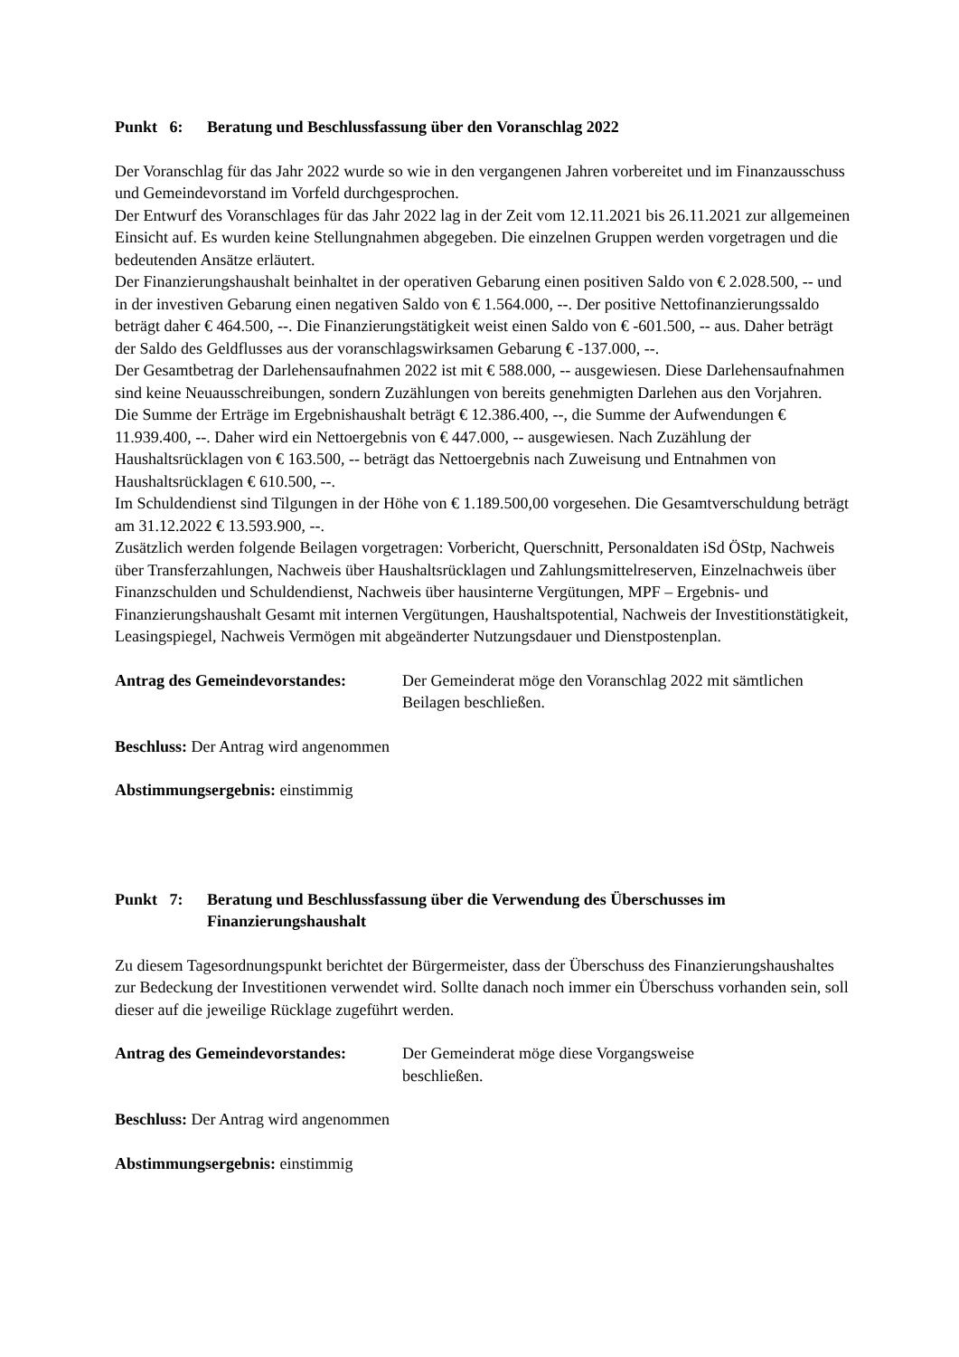Punkt 6: Beratung und Beschlussfassung über den Voranschlag 2022
Der Voranschlag für das Jahr 2022 wurde so wie in den vergangenen Jahren vorbereitet und im Finanzausschuss und Gemeindevorstand im Vorfeld durchgesprochen.
Der Entwurf des Voranschlages für das Jahr 2022 lag in der Zeit vom 12.11.2021 bis 26.11.2021 zur allgemeinen Einsicht auf. Es wurden keine Stellungnahmen abgegeben. Die einzelnen Gruppen werden vorgetragen und die bedeutenden Ansätze erläutert.
Der Finanzierungshaushalt beinhaltet in der operativen Gebarung einen positiven Saldo von € 2.028.500, -- und in der investiven Gebarung einen negativen Saldo von € 1.564.000, --. Der positive Nettofinanzierungssaldo beträgt daher € 464.500, --. Die Finanzierungstätigkeit weist einen Saldo von € -601.500, -- aus. Daher beträgt der Saldo des Geldflusses aus der voranschlagswirksamen Gebarung € -137.000, --.
Der Gesamtbetrag der Darlehensaufnahmen 2022 ist mit € 588.000, -- ausgewiesen. Diese Darlehensaufnahmen sind keine Neuausschreibungen, sondern Zuzählungen von bereits genehmigten Darlehen aus den Vorjahren.
Die Summe der Erträge im Ergebnishaushalt beträgt € 12.386.400, --, die Summe der Aufwendungen € 11.939.400, --. Daher wird ein Nettoergebnis von € 447.000, -- ausgewiesen. Nach Zuzählung der Haushaltsrücklagen von € 163.500, -- beträgt das Nettoergebnis nach Zuweisung und Entnahmen von Haushaltsrücklagen € 610.500, --.
Im Schuldendienst sind Tilgungen in der Höhe von € 1.189.500,00 vorgesehen. Die Gesamtverschuldung beträgt am 31.12.2022 € 13.593.900, --.
Zusätzlich werden folgende Beilagen vorgetragen: Vorbericht, Querschnitt, Personaldaten iSd ÖStp, Nachweis über Transferzahlungen, Nachweis über Haushaltsrücklagen und Zahlungsmittelreserven, Einzelnachweis über Finanzschulden und Schuldendienst, Nachweis über hausinterne Vergütungen, MPF – Ergebnis- und Finanzierungshaushalt Gesamt mit internen Vergütungen, Haushaltspotential, Nachweis der Investitionstätigkeit, Leasingspiegel, Nachweis Vermögen mit abgeänderter Nutzungsdauer und Dienstpostenplan.
Antrag des Gemeindevorstandes: Der Gemeinderat möge den Voranschlag 2022 mit sämtlichen Beilagen beschließen.
Beschluss: Der Antrag wird angenommen
Abstimmungsergebnis: einstimmig
Punkt 7: Beratung und Beschlussfassung über die Verwendung des Überschusses im Finanzierungshaushalt
Zu diesem Tagesordnungspunkt berichtet der Bürgermeister, dass der Überschuss des Finanzierungshaushaltes zur Bedeckung der Investitionen verwendet wird. Sollte danach noch immer ein Überschuss vorhanden sein, soll dieser auf die jeweilige Rücklage zugeführt werden.
Antrag des Gemeindevorstandes: Der Gemeinderat möge diese Vorgangsweise
beschließen.
Beschluss: Der Antrag wird angenommen
Abstimmungsergebnis: einstimmig